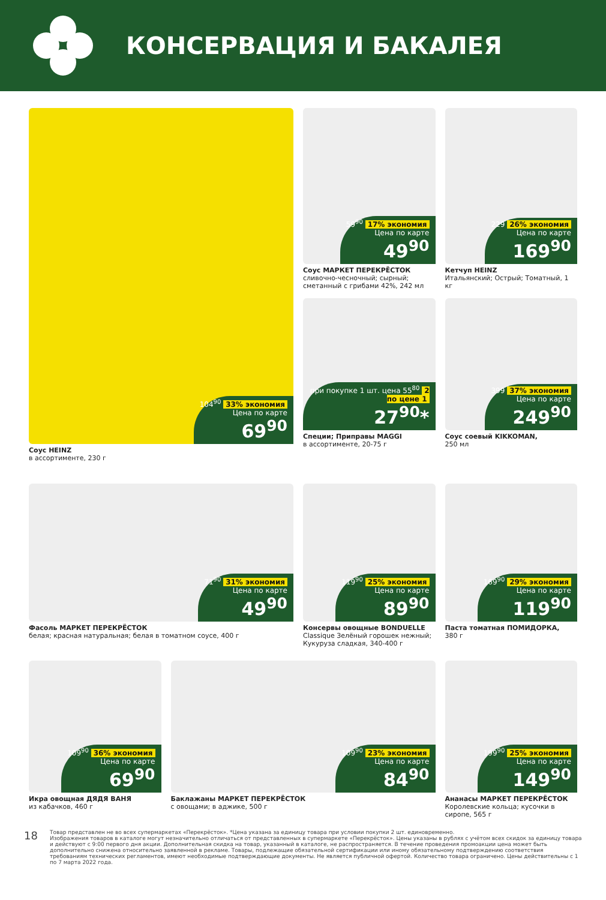КОНСЕРВАЦИЯ И БАКАЛЕЯ
104<sup>90</sup> 33% экономия
Цена по карте
69<sup>90</sup>
Соус HEINZ
в ассортименте, 230 г
59<sup>90</sup> 17% экономия
Цена по карте
49<sup>90</sup>
Соус МАРКЕТ ПЕРЕКРЁСТОК
сливочно-чесночный; сырный; сметанный с грибами 42%, 242 мл
при покупке 1 шт. цена 55<sup>80</sup> 2 по цене 1
27<sup>90</sup>*
Специи; Приправы MAGGI
в ассортименте, 20-75 г
229 26% экономия
Цена по карте
169<sup>90</sup>
Кетчуп HEINZ
Итальянский; Острый; Томатный, 1 кг
399 37% экономия
Цена по карте
249<sup>90</sup>
Соус соевый KIKKOMAN,
250 мл
71<sup>90</sup> 31% экономия
Цена по карте
49<sup>90</sup>
Фасоль МАРКЕТ ПЕРЕКРЁСТОК
белая; красная натуральная; белая в томатном соусе, 400 г
119<sup>90</sup> 25% экономия
Цена по карте
89<sup>90</sup>
Консервы овощные BONDUELLE
Classique Зелёный горошек нежный; Кукуруза сладкая, 340-400 г
169<sup>90</sup> 29% экономия
Цена по карте
119<sup>90</sup>
Паста томатная ПОМИДОРКА,
380 г
109<sup>90</sup> 36% экономия
Цена по карте
69<sup>90</sup>
Икра овощная ДЯДЯ ВАНЯ
из кабачков, 460 г
109<sup>90</sup> 23% экономия
Цена по карте
84<sup>90</sup>
Баклажаны МАРКЕТ ПЕРЕКРЁСТОК
с овощами; в аджике, 500 г
199<sup>90</sup> 25% экономия
Цена по карте
149<sup>90</sup>
Ананасы МАРКЕТ ПЕРЕКРЁСТОК
Королевские кольца; кусочки в сиропе, 565 г
18
Товар представлен не во всех супермаркетах «Перекрёсток». *Цена указана за единицу товара при условии покупки 2 шт. единовременно.
Изображения товаров в каталоге могут незначительно отличаться от представленных в супермаркете «Перекрёсток». Цены указаны в рублях с учётом всех скидок за единицу товара и действуют с 9:00 первого дня акции. Дополнительная скидка на товар, указанный в каталоге, не распространяется. В течение проведения промоакции цена может быть дополнительно снижена относительно заявленной в рекламе. Товары, подлежащие обязательной сертификации или иному обязательному подтверждению соответствия требованиям технических регламентов, имеют необходимые подтверждающие документы. Не является публичной офертой. Количество товара ограничено. Цены действительны с 1 по 7 марта 2022 года.